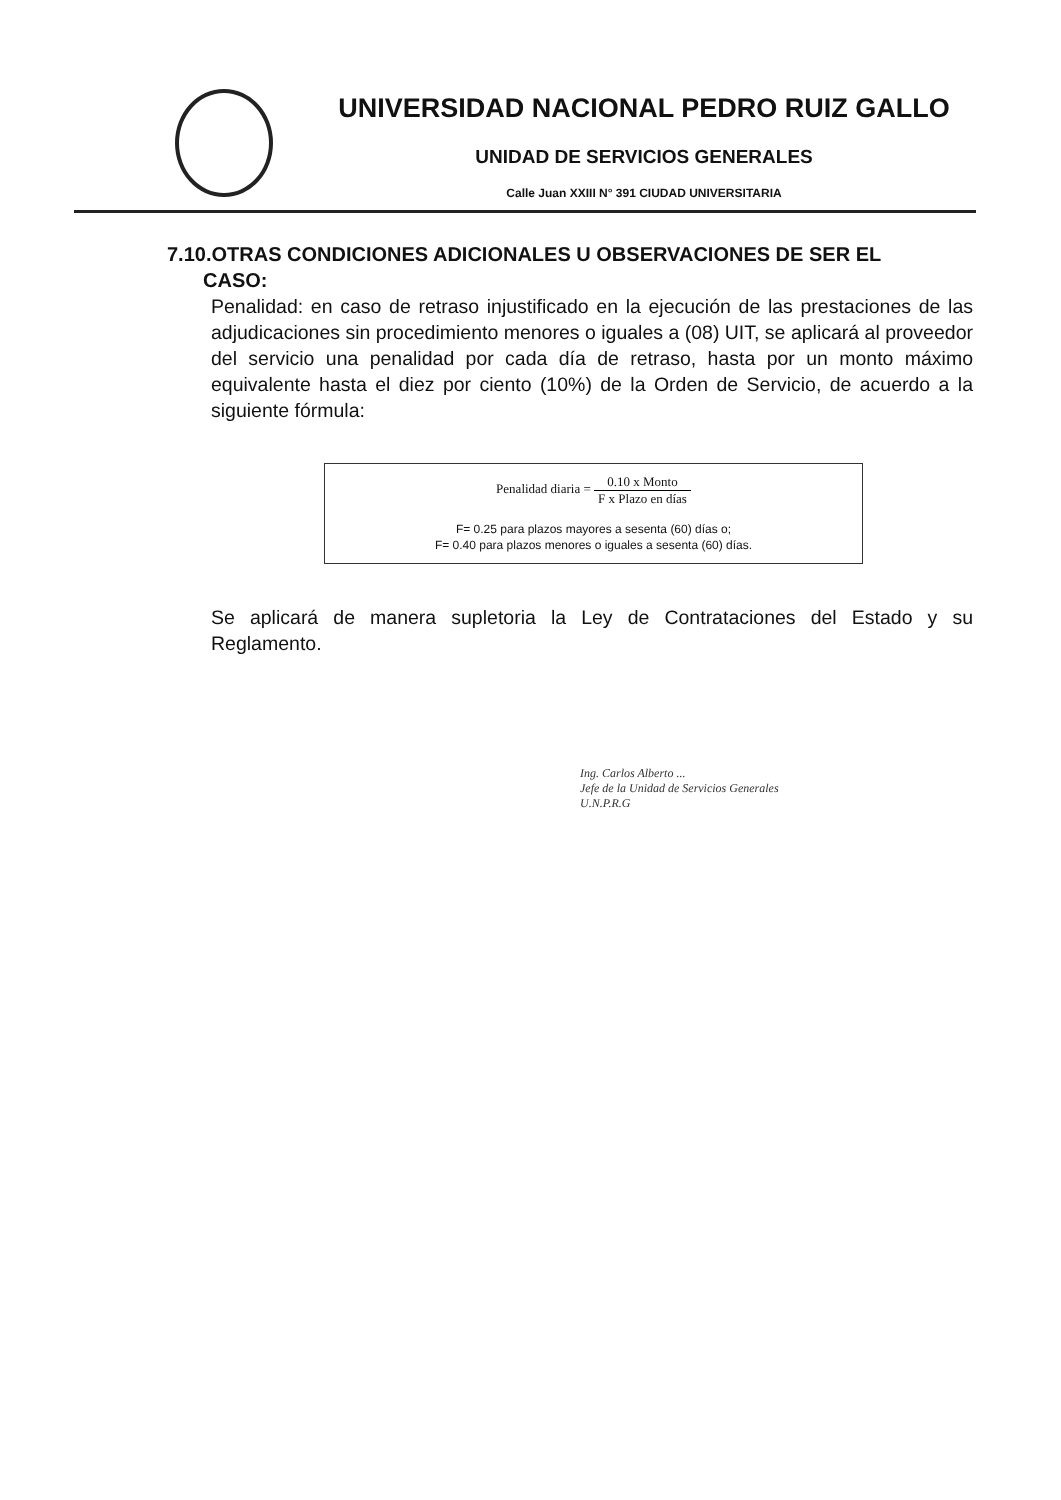UNIVERSIDAD NACIONAL PEDRO RUIZ GALLO
UNIDAD DE SERVICIOS GENERALES
Calle Juan XXIII N° 391 CIUDAD UNIVERSITARIA
7.10.OTRAS CONDICIONES ADICIONALES U OBSERVACIONES DE SER EL
CASO:
Penalidad: en caso de retraso injustificado en la ejecución de las prestaciones de las adjudicaciones sin procedimiento menores o iguales a (08) UIT, se aplicará al proveedor del servicio una penalidad por cada día de retraso, hasta por un monto máximo equivalente hasta el diez por ciento (10%) de la Orden de Servicio, de acuerdo a la siguiente fórmula:
Penalidad diaria = 0.10 x Monto F x Plazo en días
F= 0.25 para plazos mayores a sesenta (60) días o;
F= 0.40 para plazos menores o iguales a sesenta (60) días.
Se aplicará de manera supletoria la Ley de Contrataciones del Estado y su Reglamento.
Ing. Carlos Alberto ...
Jefe de la Unidad de Servicios Generales
U.N.P.R.G